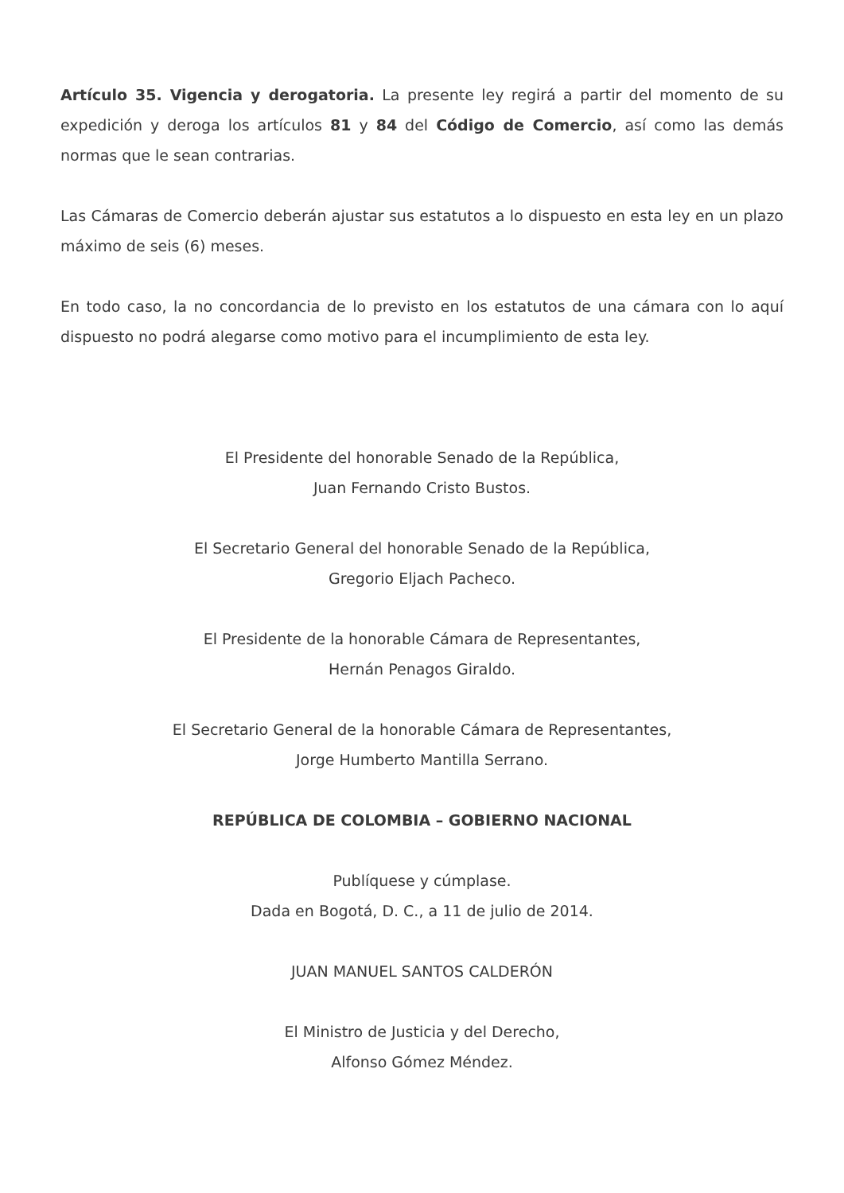Artículo 35. Vigencia y derogatoria. La presente ley regirá a partir del momento de su expedición y deroga los artículos 81 y 84 del Código de Comercio, así como las demás normas que le sean contrarias.
Las Cámaras de Comercio deberán ajustar sus estatutos a lo dispuesto en esta ley en un plazo máximo de seis (6) meses.
En todo caso, la no concordancia de lo previsto en los estatutos de una cámara con lo aquí dispuesto no podrá alegarse como motivo para el incumplimiento de esta ley.
El Presidente del honorable Senado de la República,
Juan Fernando Cristo Bustos.
El Secretario General del honorable Senado de la República,
Gregorio Eljach Pacheco.
El Presidente de la honorable Cámara de Representantes,
Hernán Penagos Giraldo.
El Secretario General de la honorable Cámara de Representantes,
Jorge Humberto Mantilla Serrano.
REPÚBLICA DE COLOMBIA – GOBIERNO NACIONAL
Publíquese y cúmplase.
Dada en Bogotá, D. C., a 11 de julio de 2014.
JUAN MANUEL SANTOS CALDERÓN
El Ministro de Justicia y del Derecho,
Alfonso Gómez Méndez.